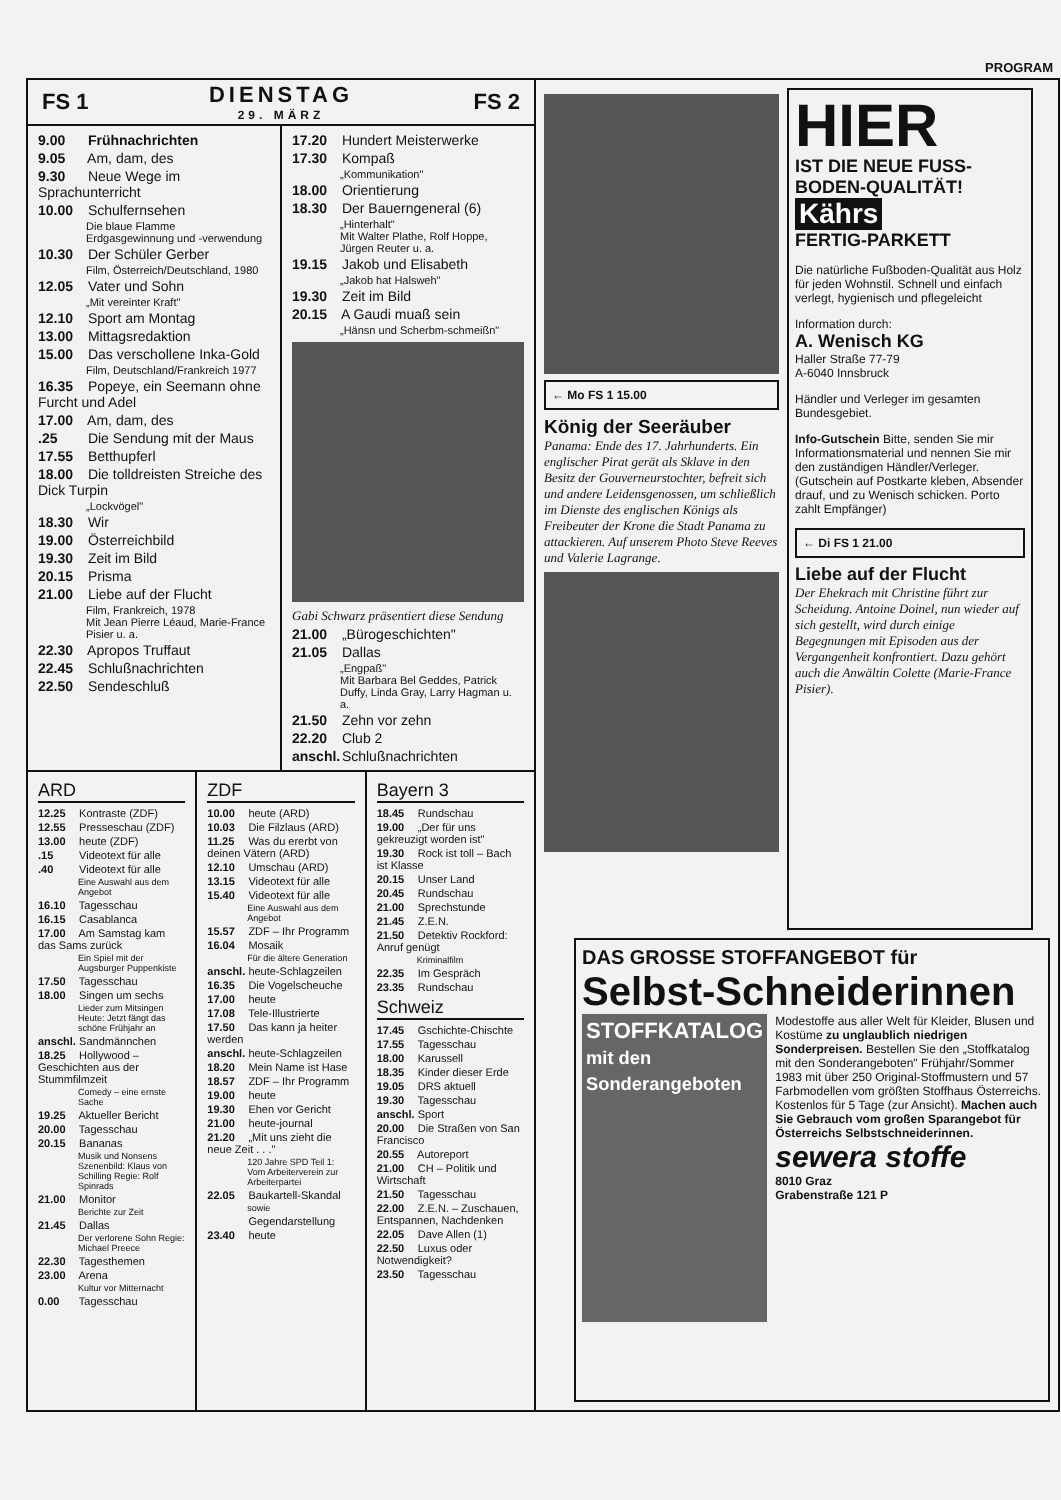PROGRAM
FS 1 DIENSTAG
29. MÄRZ FS 2
9.00 Frühnachrichten
9.05 Am, dam, des
9.30 Neue Wege im Sprachunterricht
10.00 Schulfernsehen
Die blaue Flamme
Erdgasgewinnung und -verwendung
10.30 Der Schüler Gerber
Film, Österreich/Deutschland, 1980
12.05 Vater und Sohn
„Mit vereinter Kraft"
12.10 Sport am Montag
13.00 Mittagsredaktion
15.00 Das verschollene Inka-Gold
Film, Deutschland/Frankreich 1977
16.35 Popeye, ein Seemann ohne Furcht und Adel
17.00 Am, dam, des
.25 Die Sendung mit der Maus
17.55 Betthupferl
18.00 Die tolldreisten Streiche des Dick Turpin
„Lockvögel"
18.30 Wir
19.00 Österreichbild
19.30 Zeit im Bild
20.15 Prisma
21.00 Liebe auf der Flucht
Film, Frankreich, 1978
Mit Jean Pierre Léaud, Marie-France Pisier u. a.
22.30 Apropos Truffaut
22.45 Schlußnachrichten
22.50 Sendeschluß
17.20 Hundert Meisterwerke
17.30 Kompaß
„Kommunikation"
18.00 Orientierung
18.30 Der Bauerngeneral (6)
„Hinterhalt"
Mit Walter Plathe, Rolf Hoppe, Jürgen Reuter u. a.
19.15 Jakob und Elisabeth
„Jakob hat Halsweh"
19.30 Zeit im Bild
20.15 A Gaudi muaß sein
„Hänsn und Scherbm-schmeißn"
Gabi Schwarz präsentiert diese Sendung
21.00 „Bürogeschichten"
21.05 Dallas
„Engpaß"
Mit Barbara Bel Geddes, Patrick Duffy, Linda Gray, Larry Hagman u. a.
21.50 Zehn vor zehn
22.20 Club 2
anschl. Schlußnachrichten
ARD
12.25 Kontraste (ZDF)
12.55 Presseschau (ZDF)
13.00 heute (ZDF)
.15 Videotext für alle
.40 Videotext für alle
Eine Auswahl aus dem Angebot
16.10 Tagesschau
16.15 Casablanca
17.00 Am Samstag kam das Sams zurück
Ein Spiel mit der Augsburger Puppenkiste
17.50 Tagesschau
18.00 Singen um sechs
Lieder zum Mitsingen Heute: Jetzt fängt das schöne Frühjahr an
anschl. Sandmännchen
18.25 Hollywood – Geschichten aus der Stummfilmzeit
Comedy – eine ernste Sache
19.25 Aktueller Bericht
20.00 Tagesschau
20.15 Bananas
Musik und Nonsens Szenenbild: Klaus von Schilling Regie: Rolf Spinrads
21.00 Monitor
Berichte zur Zeit
21.45 Dallas
Der verlorene Sohn Regie: Michael Preece
22.30 Tagesthemen
23.00 Arena
Kultur vor Mitternacht
0.00 Tagesschau
ZDF
10.00 heute (ARD)
10.03 Die Filzlaus (ARD)
11.25 Was du ererbt von deinen Vätern (ARD)
12.10 Umschau (ARD)
13.15 Videotext für alle
15.40 Videotext für alle
Eine Auswahl aus dem Angebot
15.57 ZDF – Ihr Programm
16.04 Mosaik
Für die ältere Generation
anschl. heute-Schlagzeilen
16.35 Die Vogelscheuche
17.00 heute
17.08 Tele-Illustrierte
17.50 Das kann ja heiter werden
anschl. heute-Schlagzeilen
18.20 Mein Name ist Hase
18.57 ZDF – Ihr Programm
19.00 heute
19.30 Ehen vor Gericht
21.00 heute-journal
21.20 „Mit uns zieht die neue Zeit . . ."
120 Jahre SPD Teil 1: Vom Arbeiterverein zur Arbeiterpartei
22.05 Baukartell-Skandal
sowie
Gegendarstellung
23.40 heute
Bayern 3
18.45 Rundschau
19.00 „Der für uns gekreuzigt worden ist"
19.30 Rock ist toll – Bach ist Klasse
20.15 Unser Land
20.45 Rundschau
21.00 Sprechstunde
21.45 Z.E.N.
21.50 Detektiv Rockford: Anruf genügt
Kriminalfilm
22.35 Im Gespräch
23.35 Rundschau
Schweiz
17.45 Gschichte-Chischte
17.55 Tagesschau
18.00 Karussell
18.35 Kinder dieser Erde
19.05 DRS aktuell
19.30 Tagesschau
anschl. Sport
20.00 Die Straßen von San Francisco
20.55 Autoreport
21.00 CH – Politik und Wirtschaft
21.50 Tagesschau
22.00 Z.E.N. – Zuschauen, Entspannen, Nachdenken
22.05 Dave Allen (1)
22.50 Luxus oder Notwendigkeit?
23.50 Tagesschau
← Mo FS 1 15.00
König der Seeräuber
Panama: Ende des 17. Jahrhunderts. Ein englischer Pirat gerät als Sklave in den Besitz der Gouverneurstochter, befreit sich und andere Leidensgenossen, um schließlich im Dienste des englischen Königs als Freibeuter der Krone die Stadt Panama zu attackieren. Auf unserem Photo Steve Reeves und Valerie Lagrange.
HIER
IST DIE NEUE FUSS-BODEN-QUALITÄT!
Kährs
FERTIG-PARKETT
Die natürliche Fußboden-Qualität aus Holz für jeden Wohnstil. Schnell und einfach verlegt, hygienisch und pflegeleicht
Information durch:
A. Wenisch KG
Haller Straße 77-79
A-6040 Innsbruck
Händler und Verleger im gesamten Bundesgebiet.
Info-Gutschein Bitte, senden Sie mir Informationsmaterial und nennen Sie mir den zuständigen Händler/Verleger. (Gutschein auf Postkarte kleben, Absender drauf, und zu Wenisch schicken. Porto zahlt Empfänger)
← Di FS 1 21.00
Liebe auf der Flucht
Der Ehekrach mit Christine führt zur Scheidung. Antoine Doinel, nun wieder auf sich gestellt, wird durch einige Begegnungen mit Episoden aus der Vergangenheit konfrontiert. Dazu gehört auch die Anwältin Colette (Marie-France Pisier).
DAS GROSSE STOFFANGEBOT für Selbst-Schneiderinnen
STOFFKATALOG
mit den Sonderangeboten
Modestoffe aus aller Welt für Kleider, Blusen und Kostüme zu unglaublich niedrigen Sonderpreisen. Bestellen Sie den „Stoffkatalog mit den Sonderangeboten" Frühjahr/Sommer 1983 mit über 250 Original-Stoffmustern und 57 Farbmodellen vom größten Stoffhaus Österreichs. Kostenlos für 5 Tage (zur Ansicht). Machen auch Sie Gebrauch vom großen Sparangebot für Österreichs Selbstschneiderinnen.
sewera stoffe
8010 Graz
Grabenstraße 121 P